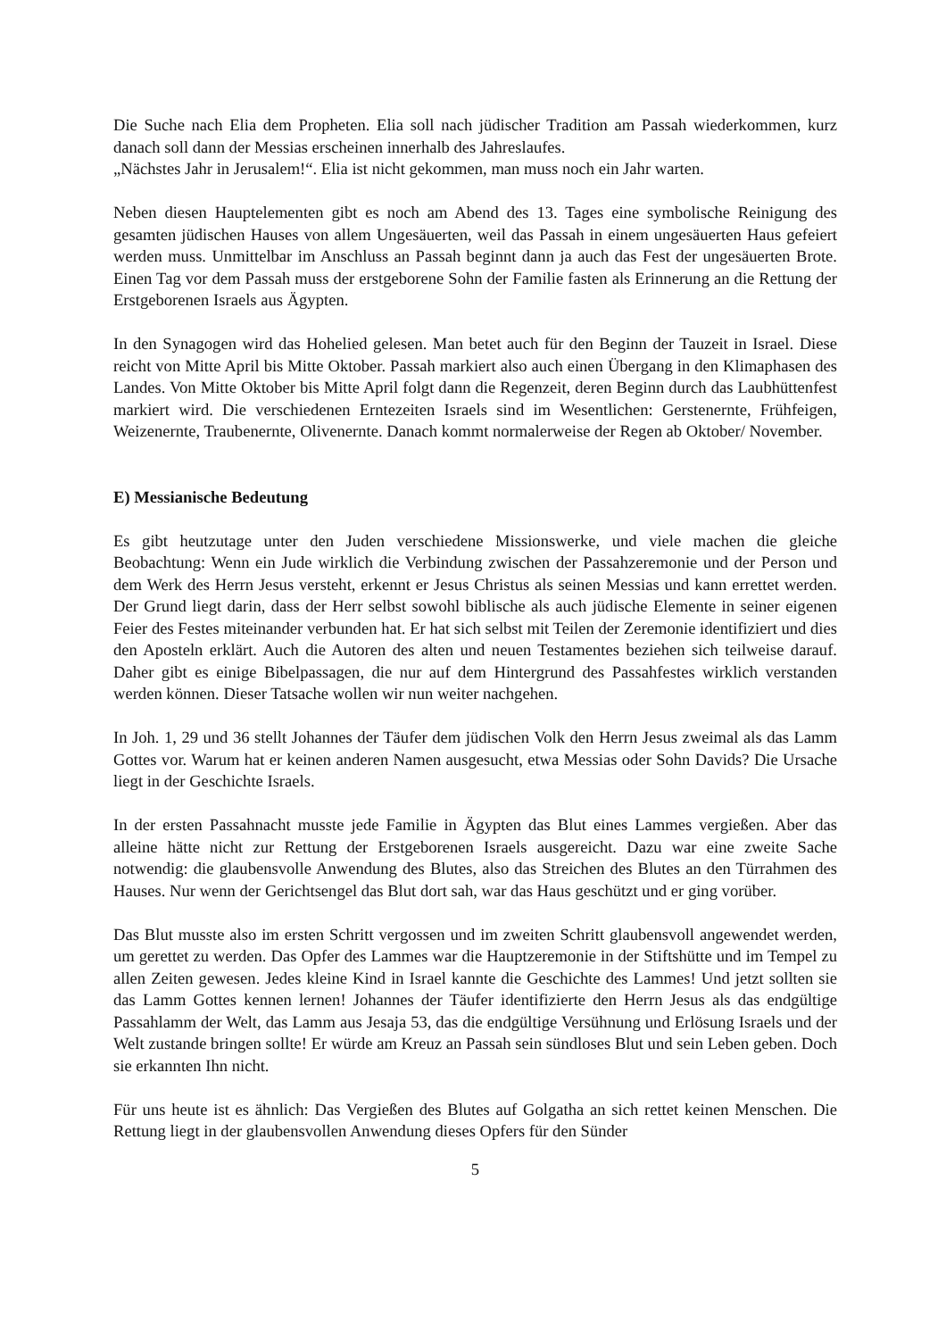Die Suche nach Elia dem Propheten. Elia soll nach jüdischer Tradition am Passah wiederkommen, kurz danach soll dann der Messias erscheinen innerhalb des Jahreslaufes.
„Nächstes Jahr in Jerusalem!“. Elia ist nicht gekommen, man muss noch ein Jahr warten.
Neben diesen Hauptelementen gibt es noch am Abend des 13. Tages eine symbolische Reinigung des gesamten jüdischen Hauses von allem Ungesäuerten, weil das Passah in einem ungesäuerten Haus gefeiert werden muss. Unmittelbar im Anschluss an Passah beginnt dann ja auch das Fest der ungesäuerten Brote. Einen Tag vor dem Passah muss der erstgeborene Sohn der Familie fasten als Erinnerung an die Rettung der Erstgeborenen Israels aus Ägypten.
In den Synagogen wird das Hohelied gelesen. Man betet auch für den Beginn der Tauzeit in Israel. Diese reicht von Mitte April bis Mitte Oktober. Passah markiert also auch einen Übergang in den Klimaphasen des Landes. Von Mitte Oktober bis Mitte April folgt dann die Regenzeit, deren Beginn durch das Laubhüttenfest markiert wird. Die verschiedenen Erntezeiten Israels sind im Wesentlichen: Gerstenernte, Frühfeigen, Weizenernte, Traubenernte, Olivenernte. Danach kommt normalerweise der Regen ab Oktober/ November.
E) Messianische Bedeutung
Es gibt heutzutage unter den Juden verschiedene Missionswerke, und viele machen die gleiche Beobachtung: Wenn ein Jude wirklich die Verbindung zwischen der Passahzeremonie und der Person und dem Werk des Herrn Jesus versteht, erkennt er Jesus Christus als seinen Messias und kann errettet werden. Der Grund liegt darin, dass der Herr selbst sowohl biblische als auch jüdische Elemente in seiner eigenen Feier des Festes miteinander verbunden hat. Er hat sich selbst mit Teilen der Zeremonie identifiziert und dies den Aposteln erklärt. Auch die Autoren des alten und neuen Testamentes beziehen sich teilweise darauf. Daher gibt es einige Bibelpassagen, die nur auf dem Hintergrund des Passahfestes wirklich verstanden werden können. Dieser Tatsache wollen wir nun weiter nachgehen.
In Joh. 1, 29 und 36 stellt Johannes der Täufer dem jüdischen Volk den Herrn Jesus zweimal als das Lamm Gottes vor. Warum hat er keinen anderen Namen ausgesucht, etwa Messias oder Sohn Davids? Die Ursache liegt in der Geschichte Israels.
In der ersten Passahnacht musste jede Familie in Ägypten das Blut eines Lammes vergießen. Aber das alleine hätte nicht zur Rettung der Erstgeborenen Israels ausgereicht. Dazu war eine zweite Sache notwendig: die glaubensvolle Anwendung des Blutes, also das Streichen des Blutes an den Türrahmen des Hauses. Nur wenn der Gerichtsengel das Blut dort sah, war das Haus geschützt und er ging vorüber.
Das Blut musste also im ersten Schritt vergossen und im zweiten Schritt glaubensvoll angewendet werden, um gerettet zu werden. Das Opfer des Lammes war die Hauptzeremonie in der Stiftshütte und im Tempel zu allen Zeiten gewesen. Jedes kleine Kind in Israel kannte die Geschichte des Lammes! Und jetzt sollten sie das Lamm Gottes kennen lernen! Johannes der Täufer identifizierte den Herrn Jesus als das endgültige Passahlamm der Welt, das Lamm aus Jesaja 53, das die endgültige Versühnung und Erlösung Israels und der Welt zustande bringen sollte! Er würde am Kreuz an Passah sein sündloses Blut und sein Leben geben. Doch sie erkannten Ihn nicht.
Für uns heute ist es ähnlich: Das Vergießen des Blutes auf Golgatha an sich rettet keinen Menschen. Die Rettung liegt in der glaubensvollen Anwendung dieses Opfers für den Sünder
5